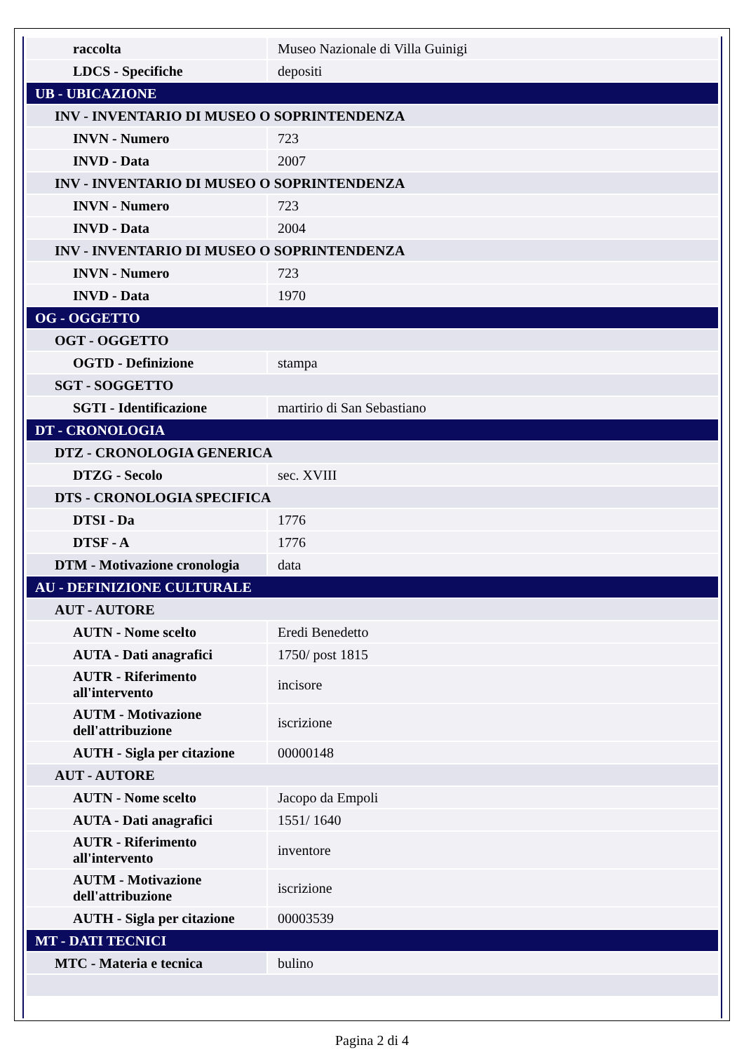| raccolta | Museo Nazionale di Villa Guinigi |
| LDCS - Specifiche | depositi |
| UB - UBICAZIONE | |
| INV - INVENTARIO DI MUSEO O SOPRINTENDENZA | |
| INVN - Numero | 723 |
| INVD - Data | 2007 |
| INV - INVENTARIO DI MUSEO O SOPRINTENDENZA | |
| INVN - Numero | 723 |
| INVD - Data | 2004 |
| INV - INVENTARIO DI MUSEO O SOPRINTENDENZA | |
| INVN - Numero | 723 |
| INVD - Data | 1970 |
| OG - OGGETTO | |
| OGT - OGGETTO | |
| OGTD - Definizione | stampa |
| SGT - SOGGETTO | |
| SGTI - Identificazione | martirio di San Sebastiano |
| DT - CRONOLOGIA | |
| DTZ - CRONOLOGIA GENERICA | |
| DTZG - Secolo | sec. XVIII |
| DTS - CRONOLOGIA SPECIFICA | |
| DTSI - Da | 1776 |
| DTSF - A | 1776 |
| DTM - Motivazione cronologia | data |
| AU - DEFINIZIONE CULTURALE | |
| AUT - AUTORE | |
| AUTN - Nome scelto | Eredi Benedetto |
| AUTA - Dati anagrafici | 1750/ post 1815 |
| AUTR - Riferimento all'intervento | incisore |
| AUTM - Motivazione dell'attribuzione | iscrizione |
| AUTH - Sigla per citazione | 00000148 |
| AUT - AUTORE | |
| AUTN - Nome scelto | Jacopo da Empoli |
| AUTA - Dati anagrafici | 1551/ 1640 |
| AUTR - Riferimento all'intervento | inventore |
| AUTM - Motivazione dell'attribuzione | iscrizione |
| AUTH - Sigla per citazione | 00003539 |
| MT - DATI TECNICI | |
| MTC - Materia e tecnica | bulino |
Pagina 2 di 4